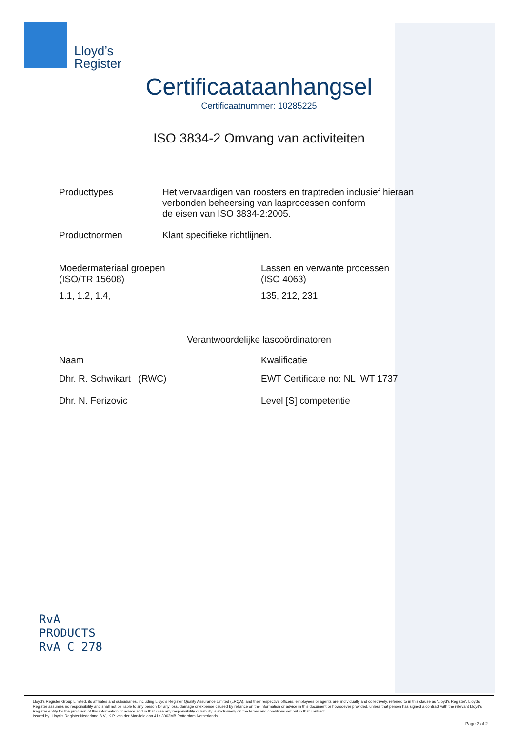Lloyd’s
Register
Certificaataanhangsel
Certificaatnummer: 10285225
ISO 3834-2 Omvang van activiteiten
Producttypes Het vervaardigen van roosters en traptreden inclusief hieraan
verbonden beheersing van lasprocessen conform
de eisen van ISO 3834-2:2005.
Productnormen Klant specifieke richtlijnen.
Moedermateriaal groepen
(ISO/TR 15608)
Lassen en verwante processen
(ISO 4063)
1.1, 1.2, 1.4, 135, 212, 231
Verantwoordelijke lascoördinatoren
Naam Kwalificatie
Dhr. R. Schwikart (RWC) EWT Certificate no: NL IWT 1737
Dhr. N. Ferizovic Level [S] competentie
RvA
PRODUCTS
RvA C 278
Lloyd's Register Group Limited, its affiliates and subsidiaries, including Lloyd's Register Quality Assurance Limited (LRQA), and their respective officers, employees or agents are, individually and collectively, referred to in this clause as 'Lloyd's Register'. Lloyd's Register assumes no responsibility and shall not be liable to any person for any loss, damage or expense caused by reliance on the information or advice in this document or howsoever provided, unless that person has signed a contract with the relevant Lloyd's Register entity for the provision of this information or advice and in that case any responsibility or liability is exclusively on the terms and conditions set out in that contract.
Issued by: Lloyd's Register Nederland B.V., K.P. van der Mandelelaan 41a 3062MB Rotterdam Netherlands
Page 2 of 2